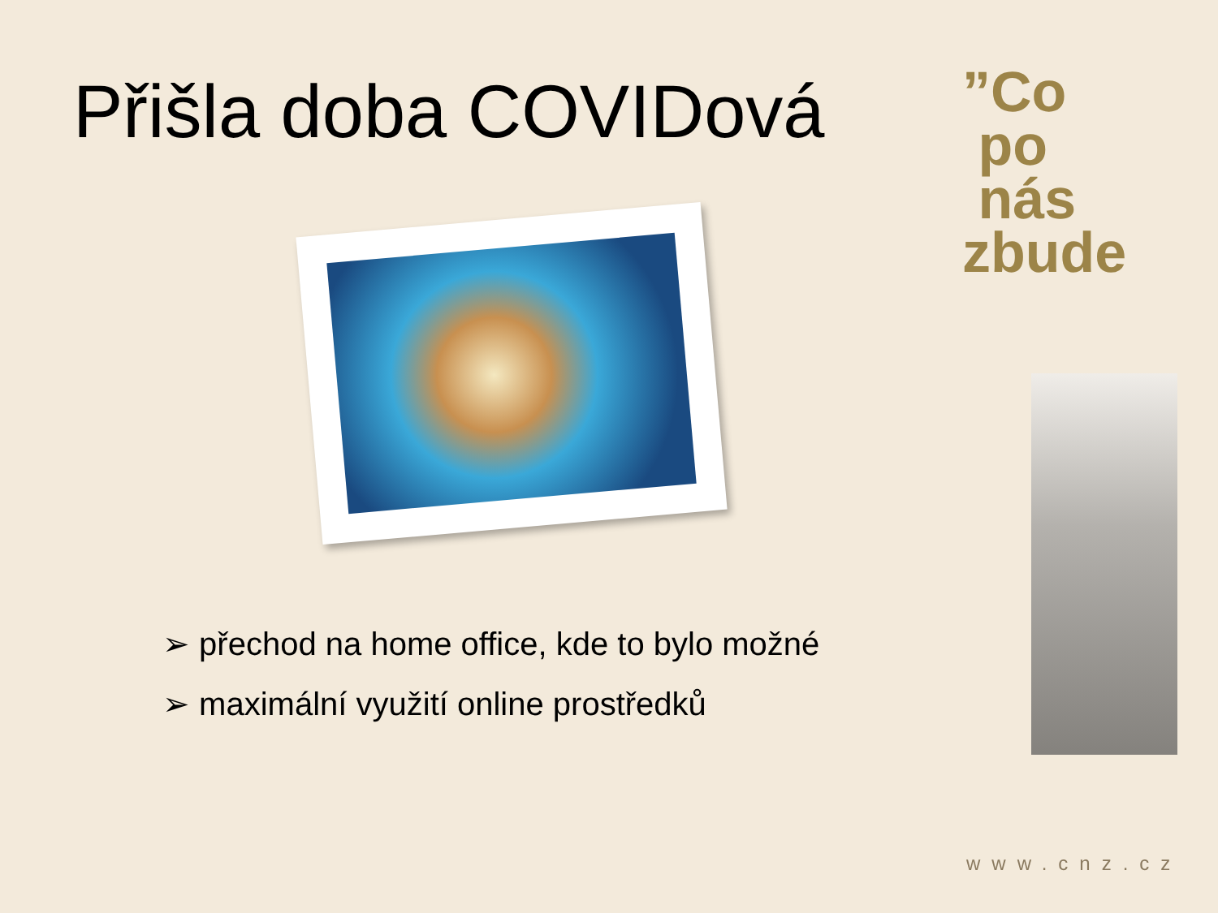Přišla doba COVIDová
➢ přechod na home office, kde to bylo možné
➢ maximální využití online prostředků
”Co
po
nás zbude
www.cnz.cz